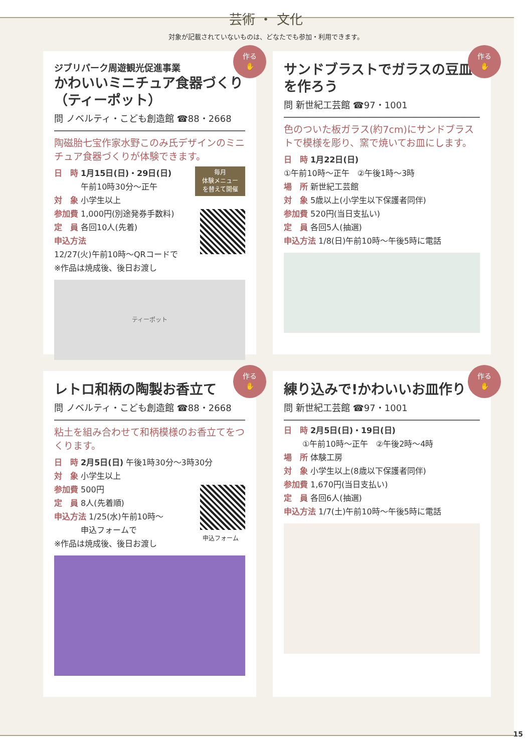芸術 ・ 文化
対象が記載されていないものは、どなたでも参加・利用できます。
作る
✋
ジブリパーク周遊観光促進事業
かわいいミニチュア食器づくり（ティーポット）
問 ノベルティ・こども創造館 ☎88・2668
陶磁胎七宝作家水野このみ氏デザインのミニチュア食器づくりが体験できます。
毎月
体験メニュー
を替えて開催
日　時 1月15日(日)・29日(日)
　　　 午前10時30分～正午
対　象 小学生以上
参加費 1,000円(別途発券手数料)
定　員 各回10人(先着)
申込方法
12/27(火)午前10時～QRコードで
※作品は焼成後、後日お渡し
ティーポット
作る
✋
サンドブラストでガラスの豆皿を作ろう
問 新世紀工芸館 ☎97・1001
色のついた板ガラス(約7cm)にサンドブラストで模様を彫り、窯で焼いてお皿にします。
日　時 1月22日(日)
①午前10時～正午　②午後1時～3時
場　所 新世紀工芸館
対　象 5歳以上(小学生以下保護者同伴)
参加費 520円(当日支払い)
定　員 各回5人(抽選)
申込方法 1/8(日)午前10時～午後5時に電話
作る
✋
レトロ和柄の陶製お香立て
問 ノベルティ・こども創造館 ☎88・2668
粘土を組み合わせて和柄模様のお香立てをつくります。
日　時 2月5日(日) 午後1時30分～3時30分
対　象 小学生以上
申込フォーム
参加費 500円
定　員 8人(先着順)
申込方法 1/25(水)午前10時～
　　　 申込フォームで
※作品は焼成後、後日お渡し
作る
✋
練り込みで!かわいいお皿作り
問 新世紀工芸館 ☎97・1001
日　時 2月5日(日)・19日(日)
　　 ①午前10時～正午　②午後2時～4時
場　所 体験工房
対　象 小学生以上(8歳以下保護者同伴)
参加費 1,670円(当日支払い)
定　員 各回6人(抽選)
申込方法 1/7(土)午前10時～午後5時に電話
15